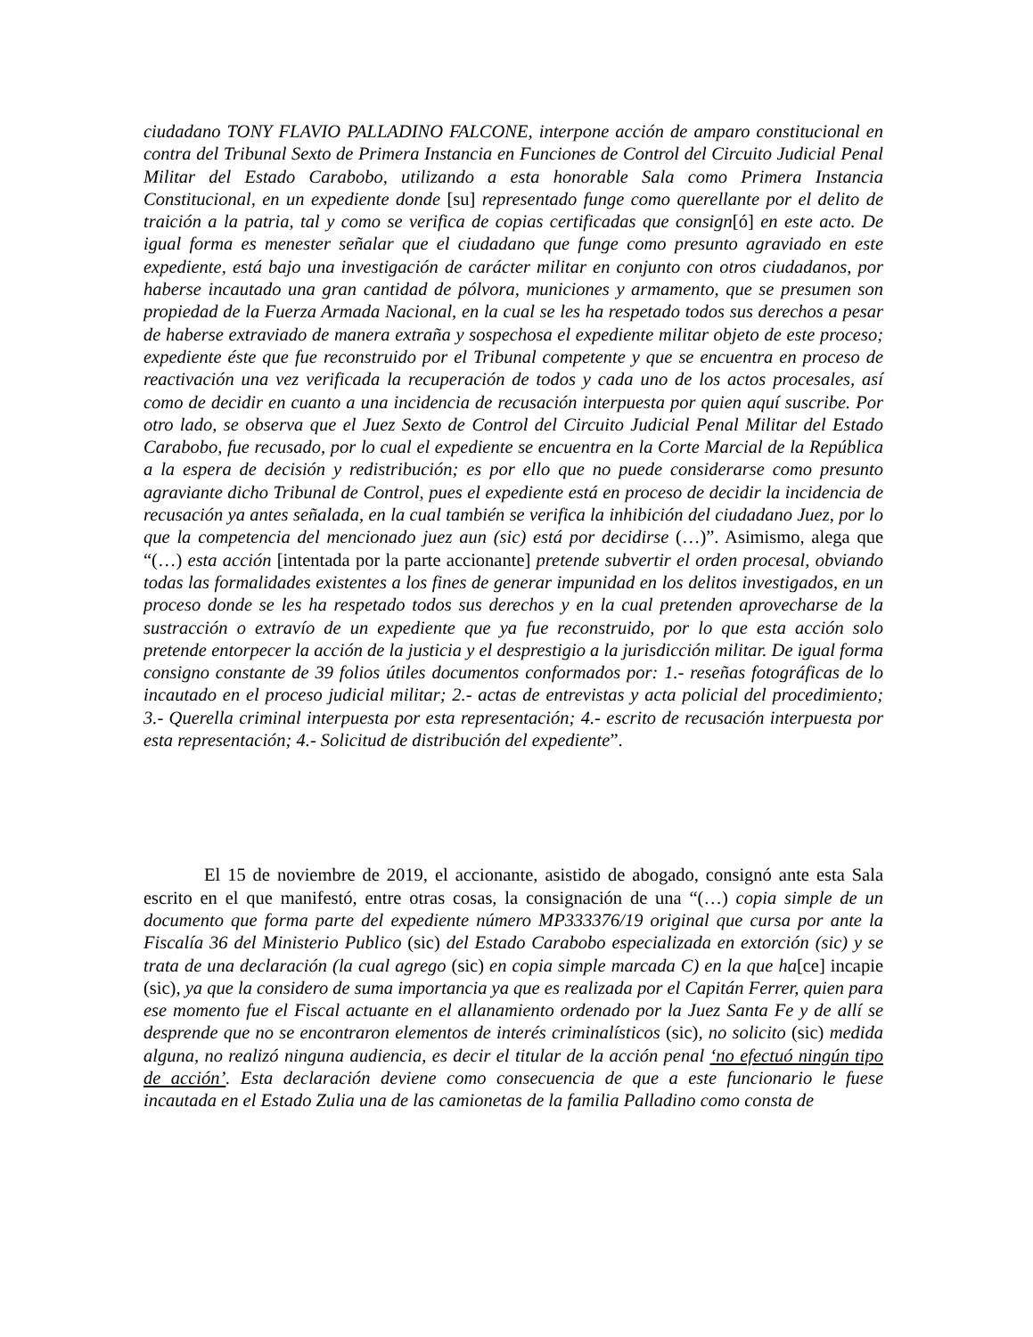ciudadano TONY FLAVIO PALLADINO FALCONE, interpone acción de amparo constitucional en contra del Tribunal Sexto de Primera Instancia en Funciones de Control del Circuito Judicial Penal Militar del Estado Carabobo, utilizando a esta honorable Sala como Primera Instancia Constitucional, en un expediente donde [su] representado funge como querellante por el delito de traición a la patria, tal y como se verifica de copias certificadas que consign[ó] en este acto. De igual forma es menester señalar que el ciudadano que funge como presunto agraviado en este expediente, está bajo una investigación de carácter militar en conjunto con otros ciudadanos, por haberse incautado una gran cantidad de pólvora, municiones y armamento, que se presumen son propiedad de la Fuerza Armada Nacional, en la cual se les ha respetado todos sus derechos a pesar de haberse extraviado de manera extraña y sospechosa el expediente militar objeto de este proceso; expediente éste que fue reconstruido por el Tribunal competente y que se encuentra en proceso de reactivación una vez verificada la recuperación de todos y cada uno de los actos procesales, así como de decidir en cuanto a una incidencia de recusación interpuesta por quien aquí suscribe. Por otro lado, se observa que el Juez Sexto de Control del Circuito Judicial Penal Militar del Estado Carabobo, fue recusado, por lo cual el expediente se encuentra en la Corte Marcial de la República a la espera de decisión y redistribución; es por ello que no puede considerarse como presunto agraviante dicho Tribunal de Control, pues el expediente está en proceso de decidir la incidencia de recusación ya antes señalada, en la cual también se verifica la inhibición del ciudadano Juez, por lo que la competencia del mencionado juez aun (sic) está por decidirse (…)”. Asimismo, alega que “(…) esta acción [intentada por la parte accionante] pretende subvertir el orden procesal, obviando todas las formalidades existentes a los fines de generar impunidad en los delitos investigados, en un proceso donde se les ha respetado todos sus derechos y en la cual pretenden aprovecharse de la sustracción o extravío de un expediente que ya fue reconstruido, por lo que esta acción solo pretende entorpecer la acción de la justicia y el desprestigio a la jurisdicción militar. De igual forma consigno constante de 39 folios útiles documentos conformados por: 1.- reseñas fotográficas de lo incautado en el proceso judicial militar; 2.- actas de entrevistas y acta policial del procedimiento; 3.- Querella criminal interpuesta por esta representación; 4.- escrito de recusación interpuesta por esta representación; 4.- Solicitud de distribución del expediente”.
El 15 de noviembre de 2019, el accionante, asistido de abogado, consignó ante esta Sala escrito en el que manifestó, entre otras cosas, la consignación de una “(…) copia simple de un documento que forma parte del expediente número MP333376/19 original que cursa por ante la Fiscalía 36 del Ministerio Publico (sic) del Estado Carabobo especializada en extorción (sic) y se trata de una declaración (la cual agrego (sic) en copia simple marcada C) en la que ha[ce] incapie (sic), ya que la considero de suma importancia ya que es realizada por el Capitán Ferrer, quien para ese momento fue el Fiscal actuante en el allanamiento ordenado por la Juez Santa Fe y de allí se desprende que no se encontraron elementos de interés criminalísticos (sic), no solicito (sic) medida alguna, no realizó ninguna audiencia, es decir el titular de la acción penal ‘no efectuó ningún tipo de acción’. Esta declaración deviene como consecuencia de que a este funcionario le fuese incautada en el Estado Zulia una de las camionetas de la familia Palladino como consta de